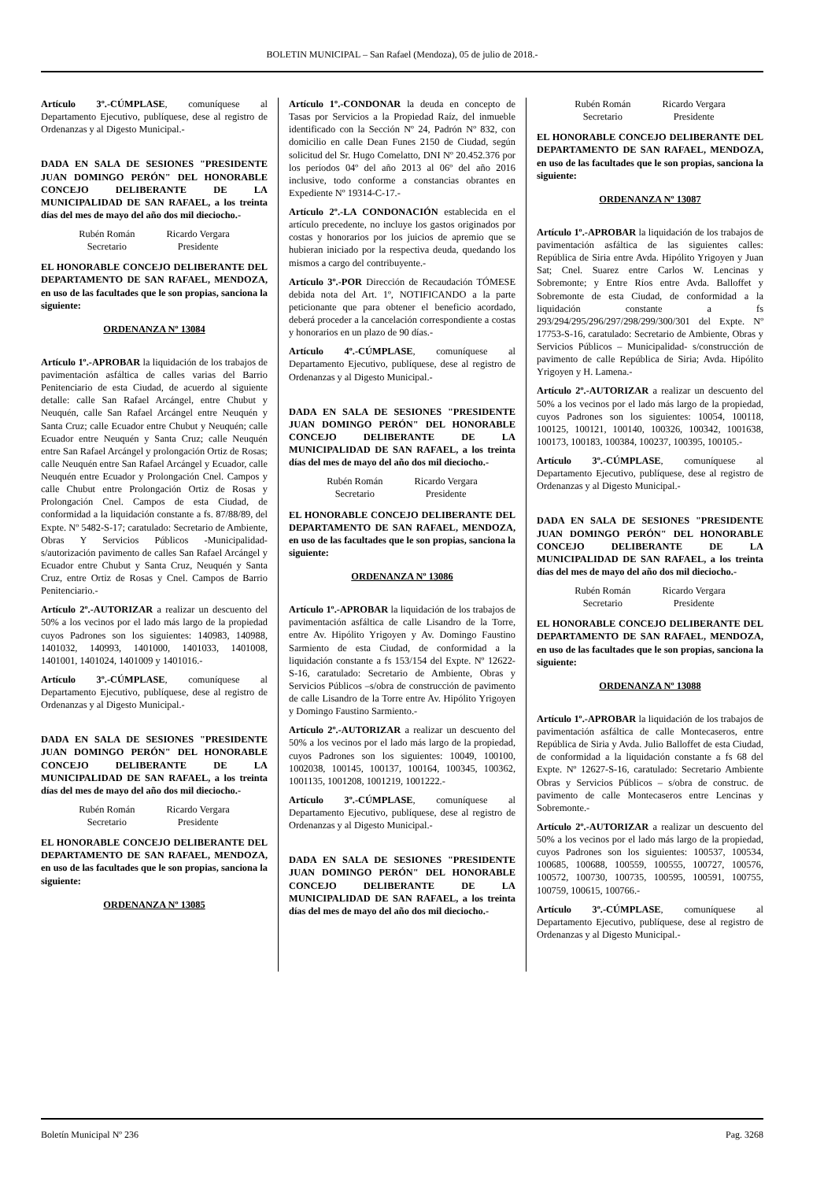BOLETIN MUNICIPAL – San Rafael (Mendoza), 05 de julio de 2018.-
Artículo 3º.-CÚMPLASE, comuníquese al Departamento Ejecutivo, publíquese, dese al registro de Ordenanzas y al Digesto Municipal.-
DADA EN SALA DE SESIONES "PRESIDENTE JUAN DOMINGO PERÓN" DEL HONORABLE CONCEJO DELIBERANTE DE LA MUNICIPALIDAD DE SAN RAFAEL, a los treinta días del mes de mayo del año dos mil dieciocho.-
Rubén Román
Secretario
Ricardo Vergara
Presidente
EL HONORABLE CONCEJO DELIBERANTE DEL DEPARTAMENTO DE SAN RAFAEL, MENDOZA, en uso de las facultades que le son propias, sanciona la siguiente:
ORDENANZA Nº 13084
Artículo 1º.-APROBAR la liquidación de los trabajos de pavimentación asfáltica de calles varias del Barrio Penitenciario de esta Ciudad, de acuerdo al siguiente detalle: calle San Rafael Arcángel, entre Chubut y Neuquén, calle San Rafael Arcángel entre Neuquén y Santa Cruz; calle Ecuador entre Chubut y Neuquén; calle Ecuador entre Neuquén y Santa Cruz; calle Neuquén entre San Rafael Arcángel y prolongación Ortiz de Rosas; calle Neuquén entre San Rafael Arcángel y Ecuador, calle Neuquén entre Ecuador y Prolongación Cnel. Campos y calle Chubut entre Prolongación Ortiz de Rosas y Prolongación Cnel. Campos de esta Ciudad, de conformidad a la liquidación constante a fs. 87/88/89, del Expte. Nº 5482-S-17; caratulado: Secretario de Ambiente, Obras Y Servicios Públicos -Municipalidad- s/autorización pavimento de calles San Rafael Arcángel y Ecuador entre Chubut y Santa Cruz, Neuquén y Santa Cruz, entre Ortiz de Rosas y Cnel. Campos de Barrio Penitenciario.-
Artículo 2º.-AUTORIZAR a realizar un descuento del 50% a los vecinos por el lado más largo de la propiedad cuyos Padrones son los siguientes: 140983, 140988, 1401032, 140993, 1401000, 1401033, 1401008, 1401001, 1401024, 1401009 y 1401016.-
Artículo 3º.-CÚMPLASE, comuníquese al Departamento Ejecutivo, publíquese, dese al registro de Ordenanzas y al Digesto Municipal.-
DADA EN SALA DE SESIONES "PRESIDENTE JUAN DOMINGO PERÓN" DEL HONORABLE CONCEJO DELIBERANTE DE LA MUNICIPALIDAD DE SAN RAFAEL, a los treinta días del mes de mayo del año dos mil dieciocho.-
Rubén Román
Secretario
Ricardo Vergara
Presidente
EL HONORABLE CONCEJO DELIBERANTE DEL DEPARTAMENTO DE SAN RAFAEL, MENDOZA, en uso de las facultades que le son propias, sanciona la siguiente:
ORDENANZA Nº 13085
Artículo 1º.-CONDONAR la deuda en concepto de Tasas por Servicios a la Propiedad Raíz, del inmueble identificado con la Sección Nº 24, Padrón Nº 832, con domicilio en calle Dean Funes 2150 de Ciudad, según solicitud del Sr. Hugo Comelatto, DNI Nº 20.452.376 por los períodos 04º del año 2013 al 06º del año 2016 inclusive, todo conforme a constancias obrantes en Expediente Nº 19314-C-17.-
Artículo 2º.-LA CONDONACIÓN establecida en el artículo precedente, no incluye los gastos originados por costas y honorarios por los juicios de apremio que se hubieran iniciado por la respectiva deuda, quedando los mismos a cargo del contribuyente.-
Artículo 3º.-POR Dirección de Recaudación TÓMESE debida nota del Art. 1º, NOTIFICANDO a la parte peticionante que para obtener el beneficio acordado, deberá proceder a la cancelación correspondiente a costas y honorarios en un plazo de 90 días.-
Artículo 4º.-CÚMPLASE, comuníquese al Departamento Ejecutivo, publíquese, dese al registro de Ordenanzas y al Digesto Municipal.-
DADA EN SALA DE SESIONES "PRESIDENTE JUAN DOMINGO PERÓN" DEL HONORABLE CONCEJO DELIBERANTE DE LA MUNICIPALIDAD DE SAN RAFAEL, a los treinta días del mes de mayo del año dos mil dieciocho.-
Rubén Román
Secretario
Ricardo Vergara
Presidente
EL HONORABLE CONCEJO DELIBERANTE DEL DEPARTAMENTO DE SAN RAFAEL, MENDOZA, en uso de las facultades que le son propias, sanciona la siguiente:
ORDENANZA Nº 13086
Artículo 1º.-APROBAR la liquidación de los trabajos de pavimentación asfáltica de calle Lisandro de la Torre, entre Av. Hipólito Yrigoyen y Av. Domingo Faustino Sarmiento de esta Ciudad, de conformidad a la liquidación constante a fs 153/154 del Expte. Nº 12622-S-16, caratulado: Secretario de Ambiente, Obras y Servicios Públicos –s/obra de construcción de pavimento de calle Lisandro de la Torre entre Av. Hipólito Yrigoyen y Domingo Faustino Sarmiento.-
Artículo 2º.-AUTORIZAR a realizar un descuento del 50% a los vecinos por el lado más largo de la propiedad, cuyos Padrones son los siguientes: 10049, 100100, 1002038, 100145, 100137, 100164, 100345, 100362, 1001135, 1001208, 1001219, 1001222.-
Artículo 3º.-CÚMPLASE, comuníquese al Departamento Ejecutivo, publíquese, dese al registro de Ordenanzas y al Digesto Municipal.-
DADA EN SALA DE SESIONES "PRESIDENTE JUAN DOMINGO PERÓN" DEL HONORABLE CONCEJO DELIBERANTE DE LA MUNICIPALIDAD DE SAN RAFAEL, a los treinta días del mes de mayo del año dos mil dieciocho.-
Rubén Román
Secretario
Ricardo Vergara
Presidente
EL HONORABLE CONCEJO DELIBERANTE DEL DEPARTAMENTO DE SAN RAFAEL, MENDOZA, en uso de las facultades que le son propias, sanciona la siguiente:
ORDENANZA Nº 13087
Artículo 1º.-APROBAR la liquidación de los trabajos de pavimentación asfáltica de las siguientes calles: República de Siria entre Avda. Hipólito Yrigoyen y Juan Sat; Cnel. Suarez entre Carlos W. Lencinas y Sobremonte; y Entre Ríos entre Avda. Balloffet y Sobremonte de esta Ciudad, de conformidad a la liquidación constante a fs 293/294/295/296/297/298/299/300/301 del Expte. Nº 17753-S-16, caratulado: Secretario de Ambiente, Obras y Servicios Públicos – Municipalidad- s/construcción de pavimento de calle República de Siria; Avda. Hipólito Yrigoyen y H. Lamena.-
Artículo 2º.-AUTORIZAR a realizar un descuento del 50% a los vecinos por el lado más largo de la propiedad, cuyos Padrones son los siguientes: 10054, 100118, 100125, 100121, 100140, 100326, 100342, 1001638, 100173, 100183, 100384, 100237, 100395, 100105.-
Artículo 3º.-CÚMPLASE, comuníquese al Departamento Ejecutivo, publíquese, dese al registro de Ordenanzas y al Digesto Municipal.-
DADA EN SALA DE SESIONES "PRESIDENTE JUAN DOMINGO PERÓN" DEL HONORABLE CONCEJO DELIBERANTE DE LA MUNICIPALIDAD DE SAN RAFAEL, a los treinta días del mes de mayo del año dos mil dieciocho.-
Rubén Román
Secretario
Ricardo Vergara
Presidente
EL HONORABLE CONCEJO DELIBERANTE DEL DEPARTAMENTO DE SAN RAFAEL, MENDOZA, en uso de las facultades que le son propias, sanciona la siguiente:
ORDENANZA Nº 13088
Artículo 1º.-APROBAR la liquidación de los trabajos de pavimentación asfáltica de calle Montecaseros, entre República de Siria y Avda. Julio Balloffet de esta Ciudad, de conformidad a la liquidación constante a fs 68 del Expte. Nº 12627-S-16, caratulado: Secretario Ambiente Obras y Servicios Públicos – s/obra de construc. de pavimento de calle Montecaseros entre Lencinas y Sobremonte.-
Artículo 2º.-AUTORIZAR a realizar un descuento del 50% a los vecinos por el lado más largo de la propiedad, cuyos Padrones son los siguientes: 100537, 100534, 100685, 100688, 100559, 100555, 100727, 100576, 100572, 100730, 100735, 100595, 100591, 100755, 100759, 100615, 100766.-
Artículo 3º.-CÚMPLASE, comuníquese al Departamento Ejecutivo, publíquese, dese al registro de Ordenanzas y al Digesto Municipal.-
Boletín Municipal Nº 236 Pag. 3268